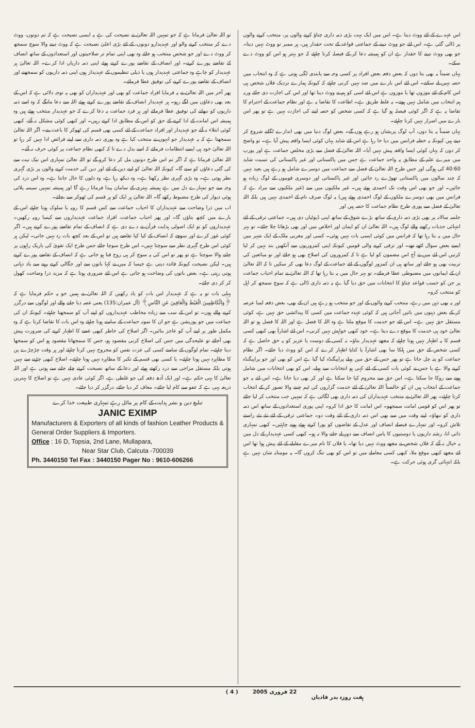اس عہدے کے لئے ووٹ دینا ہے۔ اس میں ایک بہت بڑی ذمہ داری چناؤ کرنے والوں پر، منتخب کرنے والوں پر ڈالی گئی ہے۔ اس لئے جو ووٹ دینے کے جماعتی قواعد کے تحت حقدار ہیں، ہر ممبر تو ووٹ نہیں دیتا۔ جو بھی ووٹ دینے کا حقدار ہے ان کو ہمیشہ دعا کر کے فیصلہ کرنا چاہئے کہ جو بہتر ہو اس کو ووٹ دے سکے۔
یہاں ضمناً یہ بھی بتا دوں کہ بعض دفعہ بعض افراد پر کسی وجہ سے پابندی لگی ہوتی ہے کہ وہ انتخاب میں حصہ نہیں لے سکتے۔ اس لئے اس بارے میں ضد نہیں کرنی چاہئے کہ کیونکہ ہمارے نزدیک فلاں شخص ہی اس کام کے لئے موزوں تھا یا موزوں ہے اس لئے اسی کو ہم نے ووٹ دینا تھا اور اس کی اجازت دی جائے ورنہ ہم انتخاب میں شامل نہیں ہوتے۔ یہ غلط طریق ہے۔ اطاعت کا تقاضا یہ ہے اور نظام جماعت کے احترام کا تقاضا یہ ہے کہ اگر کوئی فیصلہ ہو گیا ہے کہ کسی شخص کو حصہ لینے کی اجازت نہیں ہے تو پھر اس بارے میں اصرار نہیں کرنا چاہئے۔
یہاں ضمناً یہ بتا دوں، آپ لوگ پریشان ہو رہے ہوں گے۔ بعض لوگ دنیا میں بھی اندازے لگانے شروع کر دیتے ہیں کیونکہ یہ خطبہ فرانس میں دیا جا رہا ہے اس لئے شاید یہاں کوئی ایسا واقعہ پیش آیا ہے۔ تو واضح کر دوں کہ یہاں کوئی ایسا واقعہ پیش نہیں آیا۔ اللہ تعالیٰ کے فضل سے بڑی مخلص جماعت ہے اور یورپ میں میرے علم کے مطابق یہ واحد جماعت ہے جس میں پاکستانی اور غیر پاکستانی کی نسبت شاید 40:60 کی ہوگی اور جس طرح اللہ تعالیٰ کے فضل سے جماعت میں دوسرے شامل ہو رہے ہیں بعید نہیں کہ چند سالوں میں پاکستانی تھوڑے رہ جائیں اور غیر پاکستانی اور دوسری قوموں کے لوگ زیادہ ہو جائیں۔ اور جو بھی اس وقت تک احمدی ہوئے ہیں۔ غیر ملکیوں میں سے (غیر ملکیوں سے مراد ہے کہ فرانس میں بھی دوسرے ملکوں کے لوگ احمدی ہوئے ہیں) یہ لوگ صرف نام کے احمدی نہیں ہیں بلکہ اللہ تعالیٰ کے فضل سے پوری طرح نظام جماعت کا حصہ ہیں اور
جلسہ سالانہ پر بھی بڑی ذمہ داری کے ساتھ بڑے شوق کے ساتھ اپنی ڈیوٹیاں دی ہیں۔ جماعتی ترقی کے لئے انتہائی جذبات رکھنے والے لوگ ہیں۔ اللہ تعالیٰ ان کو ایمان اور اخلاص میں اور بھی بڑھاتا چلا جائے۔ تو بہر حال میں یہ بتا رہا تھا کہ فرانس میں کوئی ایسی بات نہیں ہوئی۔ کسی اور مغربی ملک کے ایک شہر میں ایسے بعض سوال اٹھے تھے۔ اور ترقی کرنے والی قومیں کیونکہ اپنی کمزوریوں سے آنکھیں بند نہیں کر لیا کرتیں اس لئے میں نے آج اس مضمون کو لیا ہے تا کہ کمزوروں کی اصلاح بھی ہو جائے اور نو مبائعین کی تربیت بھی ہو جائے اور ساتھ ہی ان کمزور لوگوں کے لئے جماعت کے لوگ دعا بھی کر سکیں تا کہ اللہ تعالیٰ ان کے ایمانوں میں مضبوطی عطا فرمائے۔ تو بہر حال میں یہ بتا رہا تھا کہ اللہ تعالیٰ نے تمام احباب جماعت پر جن کو حسب قواعد چناؤ کا انتخابات میں حق دیا گیا ہے یہ ذمہ داری ڈالی ہے کہ سوچ سمجھ کر اہل کو منتخب کرو۔
اور یہ بھی ذہن میں رہے، منتخب کرنے والوں کے اور جو منتخب ہو رہے ہیں ان کے بھی، بعض دفعہ لمبا عرصہ کر کے بعض ذہنوں میں باتیں آجاتی ہیں کہ کوئی عہدہ جماعت میں کسی کا پیدائشی حق نہیں ہے، کوئی مستقل حق نہیں ہے۔ اس لئے جو خدمت کا موقع ملتا ہے وہ اللہ کا فضل ہے اور اللہ کا فضل ہو تو اللہ تعالیٰ خود ہی خدمت کا موقع دے دیتا ہے۔ خود کبھی خواہش نہیں کرنی۔ اس لئے اشارۃً بھی کبھی کسی قسم کا یہ اظہار نہیں ہونا چاہئے کہ مجھے عہدیدار بناؤ۔ نہ کسی کے دوست یا عزیز کو یہ حق حاصل ہے کہ کسی شخص کے حق میں ہلکا سا بھی اشارۃً یا کنایۃً اظہار کرے کہ اس کو ووٹ دیا جائے۔ اگر نظام جماعت کو پتہ چل جاتا ہے تو پھر جس کے حق میں پہلے پراپیگنڈہ کیا گیا ہے اس کو بھی اور جو پراپیگنڈہ کرنے والا ہے یا جس نے کوئی بات کسی کے لئے کہی ہو انتخابات سے پہلے، اس کو بھی انتخابات میں شامل ہونے سے روکا جا سکتا ہے۔ اس حق سے محروم کیا جا سکتا ہے اور کر بھی دیا جاتا ہے۔ اس لئے یہ جو جماعت کے انتخاب ہیں ان کو خالصتاً اللہ تعالیٰ کے لئے خدمت گزاروں کی ٹیم چننے والا تصور کر کے انتخاب کرنا چاہئے۔ پھر اللہ تعالیٰ نے منتخب عہدیداران کی ذمہ داری بھی لگائی ہے کہ تمہیں جب منتخب کر لیا جائے تو پھر اس کو قومی امانت سمجھو۔ اس امانت کا حق ادا کرو۔ اپنی پوری استعدادوں کے ساتھ اس ذمہ داری کو نبھاؤ۔ اپنے وقت میں سے بھی اس ذمہ داری کے لئے وقت دو۔ جماعتی ترقی کے لئے نئے نئے راستے تلاش کرو۔ اور تمہارے فیصلے انصاف اور عدل کے تقاضوں کو پورا کرتے ہوئے ہونے چاہئیں۔ کبھی تمہاری ذاتی انا، رشتہ داریوں یا دوستیوں کا پاس انصاف سے دور لے جانے والا نہ ہو۔ کبھی کسی عہدیدار کے دل میں یہ خیال نہ آئے کہ فلاں شخص نے مجھے ووٹ نہیں دیا تھا۔ یا فلاں کا نام میرے مقابلے کے لئے پیش ہوا تھا اس لئے مجھے کبھی موقع ملا، کبھی کسی معاملے میں تو اس کو بھی تنگ کروں گا۔ یہ مومنانہ شان نہیں ہے بلکہ انتہائی گری ہوئی حرکت ہے۔
تو اللہ تعالیٰ فرماتا ہے کہ جو تمہیں اللہ تعالیٰ نے نصیحت کی ہے یہ ایسی نصیحت ہے کہ تم دونوں، ووٹ دے کر منتخب کرنے والو اور عہدیدارو دونوں، کے لئے بڑی اعلیٰ نصیحت ہے کہ ووٹ دینے والا سوچ سمجھ کر ووٹ دے اور جو شخص منتخب ہو جائے وہ بھی اپنی تمام تر صلاحیتوں اور استعدادوں کے ساتھ انصاف کے تقاضے پورے کرنے۔ اور انصاف کے تقاضے پورے کرتے ہوئے اپنی ذمہ داریاں ادا کرے۔ اللہ تعالیٰ ہر عہدیدار کو چاہے وہ جماعتی عہدیدار ہوں یا ذیلی تنظیموں کے عہدیدار ہوں اپنی ذمہ داریوں کو سمجھنے اور انصاف کے تقاضے پورے کرنے کی توفیق عطا فرمائے۔
پھر آخر میں اللہ تعالیٰ نے یہ فرمایا افراد جماعت کو بھی اور عہدیداران کو بھی یہ توجہ دلائی ہے کہ اس کے بعد بھی دعاؤں میں لگے رہو۔ ہر عہدیدار انصاف کے تقاضے پورے کرتے ہوئے اللہ سے دعا مانگے کہ وہ اسے ذمہ داریوں کو نبھانے کی توفیق عطا فرمائے اور ہر فرد جماعت یہ دعا کرے کہ جو عہدیدار منتخب ہوئے ہیں وہ ہمیشہ اس امانت کے ادا کرنے کے حق کو اس کے مطابق ادا کرتے رہیں۔ اور کبھی کوئی مشکل نہ آئے، کبھی کوئی ابتلاء نہ آئے جو عہدیدار اور افراد جماعت کے لئے کسی بھی قسم کی ٹھوکر کا باعث بنے۔ اگر اللہ تعالیٰ سمجھتا ہے کہ یہ عہدیدار جو انہوں نے منتخب کیا ہے وہ پوری ذمہ داری سے اپنے فرائض ادا نہیں کر رہا تو اللہ تعالیٰ خود ہی ایسے انتظامات فرمائے کہ اسے بدل دے تا کہ کبھی نظام جماعت پر کوئی حرف نہ آئے۔
اللہ تعالیٰ فرماتا ہے کہ اگر تم اس طرح دونوں مل کر دعا کرو گے تو اللہ تعالیٰ تمہاری اس نیک نیت سے کی گئی دعاؤں کو سنے گا۔ کیونکہ اللہ تعالیٰ کو اپنے دین کے لئے اور دین کی خدمت کرنے والوں پر بڑی گہری نظر ہوتی ہے۔ وہ بڑی گہری نظر رکھتا ہے۔ وہ دیکھ رہا ہے، وہ دلوں کا حال جانتا ہے۔ وہ اس درد کی وجہ سے جو تمہارے دل میں ہے ہمیشہ بہتری کے سامان پیدا فرماتا رہے گا اور ہمیشہ تمہیں سیسہ پلائی ہوئی دیوار کی طرح مضبوط رکھے گا۔ اللہ تعالیٰ ہر ایک کو ہر قسم کی ٹھوکر سے بچائے۔
اب میں ذرا وضاحت سے عہدیداران کا احباب جماعت سے کس قسم کا رویہ یا سلوک ہونا چاہئے اس کے بارے میں کچھ بتاؤں گا۔ اور پھر احباب جماعت، افراد جماعت عہدیداروں سے کیسا رویہ رکھیں۔ عہدیداروں کو تو ایک اصولی ہدایت قرآن نے دے دی ہے کہ انصاف کے تمام تقاضے پورے کرنے ہیں۔ اگر کوئی غور کرے اور سوچے کہ انصاف کے کیا کیا تقاضے ہیں تو اس کے بعد کچھ بات رہ نہیں جاتی۔ لیکن ہر کوئی اس طرح گہری نظر سے سوچتا نہیں۔ اس طرح سوچا جائے جس طرح ایک تقویٰ کی باریک راہوں پر چلنے والا سوچتا ہے تو پھر تو اس کی یہ سوچ کر ہی روح فنا ہو جاتی ہے کہ انصاف کے تقاضے پورے کرنے ہیں۔ لیکن نصیحت کیونکہ فائدہ دیتی ہے جیسا کہ میں نے کہا باتوں سے اور جگالی کرتے رہنے سے یاد دہانی ہوتی رہتی ہے۔ بعض باتوں کی وضاحت ہو جاتی ہے اس لئے ضروری ہوتا ہے کہ مزید ذرا وضاحت کھول کر کر دی جائے۔
پہلی بات تو یہ ہے کہ عہدیدار اس بات کو یاد رکھیں کہ اللہ تعالیٰ نے ہمیں جو یہ حکم فرمایا ہے کہ ﴿وَالْكَاظِمِينَ الْغَيْظَ وَالْعَافِينَ عَنِ النَّاسِ﴾ (آل عمران:135) یعنی غصہ دبا جانے والے اور لوگوں سے درگزر کرنے والے ہوں۔ تو اس کے سب سے زیادہ مخاطب عہدیداروں کو اپنے آپ کو سمجھنا چاہئے۔ کیونکہ ان کی جماعت میں جو پوزیشن ہے جو ان کا نمونہ جماعت کے سامنے ہونا چاہئے وہ اس بات کا تقاضا کرتا ہے کہ وہ مکمل طور پر اپنے آپ کو عاجز بنائیں۔ اگر اصلاح کی خاطر کبھی غصے کا اظہار کرنے کی ضرورت پیش بھی آجائے تو علیحدگی میں جس کی اصلاح کرنی مقصود ہو، جس کا سمجھانا مقصود ہو اس کو سمجھا دینا چاہئے۔ تمام لوگوں کے سامنے کسی کی عزت نفس کو مجروح نہیں کرنا چاہئے اور ہر وقت چڑچڑے پن کا مظاہرہ نہیں ہونا چاہئے۔ یا کسی بھی قسم کے تکبر کا مظاہرہ نہیں ہونا چاہئے۔ اصلاح کبھی چڑنے سے نہیں ہوتی بلکہ مستقل مزاجی سے درد رکھتے ہوئے اور دعا کے ساتھ نصیحت کرتے چلے جانے سے ہوتی ہے اور اللہ تعالیٰ کا یہی حکم ہے۔ اور ایک آدھ دفعہ کی جو غلطی ہے، اگر کوئی عادی نہیں ہے تو اصلاح کا بہترین ذریعہ یہی ہے کہ عفو سے کام لیا جائے۔ معاف کر دیا جائے، درگزر کر دیا جائے۔
تبلیغ دین و نشر ہدایت کے کام پر مائل رہے تمہاری طبیعت خدا کرے
JANIC EXIMP
Manufacturers & Exporters of all kinds of fashion Leather Products & General Order Suppliers & Importers.
Office : 16 D, Topsia, 2nd Lane, Mullapara,
Near Star Club, Calcuta -700039
Ph. 3440150 Tel Fax : 3440150 Pager No : 9610-606266
ہفت روزہ بدر قادیان 22 فروری 2005 ( 4 )